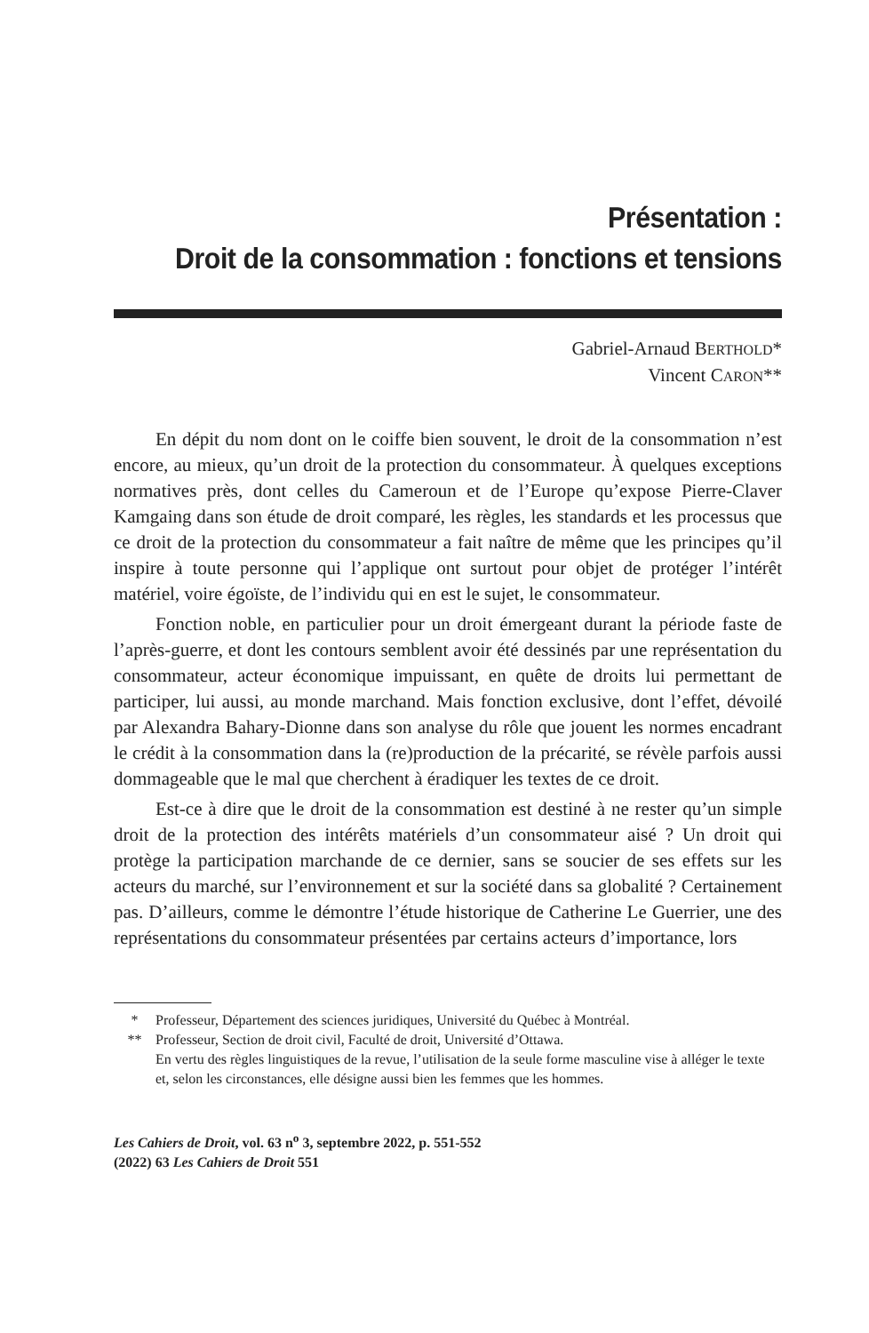Présentation :
Droit de la consommation : fonctions et tensions
Gabriel-Arnaud BERTHOLD*
Vincent CARON**
En dépit du nom dont on le coiffe bien souvent, le droit de la consommation n’est encore, au mieux, qu’un droit de la protection du consommateur. À quelques exceptions normatives près, dont celles du Cameroun et de l’Europe qu’expose Pierre-Claver Kamgaing dans son étude de droit comparé, les règles, les standards et les processus que ce droit de la protection du consommateur a fait naître de même que les principes qu’il inspire à toute personne qui l’applique ont surtout pour objet de protéger l’intérêt matériel, voire égoïste, de l’individu qui en est le sujet, le consommateur.
Fonction noble, en particulier pour un droit émergeant durant la période faste de l’après-guerre, et dont les contours semblent avoir été dessinés par une représentation du consommateur, acteur économique impuissant, en quête de droits lui permettant de participer, lui aussi, au monde marchand. Mais fonction exclusive, dont l’effet, dévoilé par Alexandra Bahary-Dionne dans son analyse du rôle que jouent les normes encadrant le crédit à la consommation dans la (re)production de la précarité, se révèle parfois aussi dommageable que le mal que cherchent à éradiquer les textes de ce droit.
Est-ce à dire que le droit de la consommation est destiné à ne rester qu’un simple droit de la protection des intérêts matériels d’un consommateur aisé ? Un droit qui protège la participation marchande de ce dernier, sans se soucier de ses effets sur les acteurs du marché, sur l’environnement et sur la société dans sa globalité ? Certainement pas. D’ailleurs, comme le démontre l’étude historique de Catherine Le Guerrier, une des représentations du consommateur présentées par certains acteurs d’importance, lors
* Professeur, Département des sciences juridiques, Université du Québec à Montréal.
** Professeur, Section de droit civil, Faculté de droit, Université d’Ottawa.
En vertu des règles linguistiques de la revue, l’utilisation de la seule forme masculine vise à alléger le texte et, selon les circonstances, elle désigne aussi bien les femmes que les hommes.
Les Cahiers de Droit, vol. 63 n<sup>o</sup> 3, septembre 2022, p. 551-552
(2022) 63 Les Cahiers de Droit 551